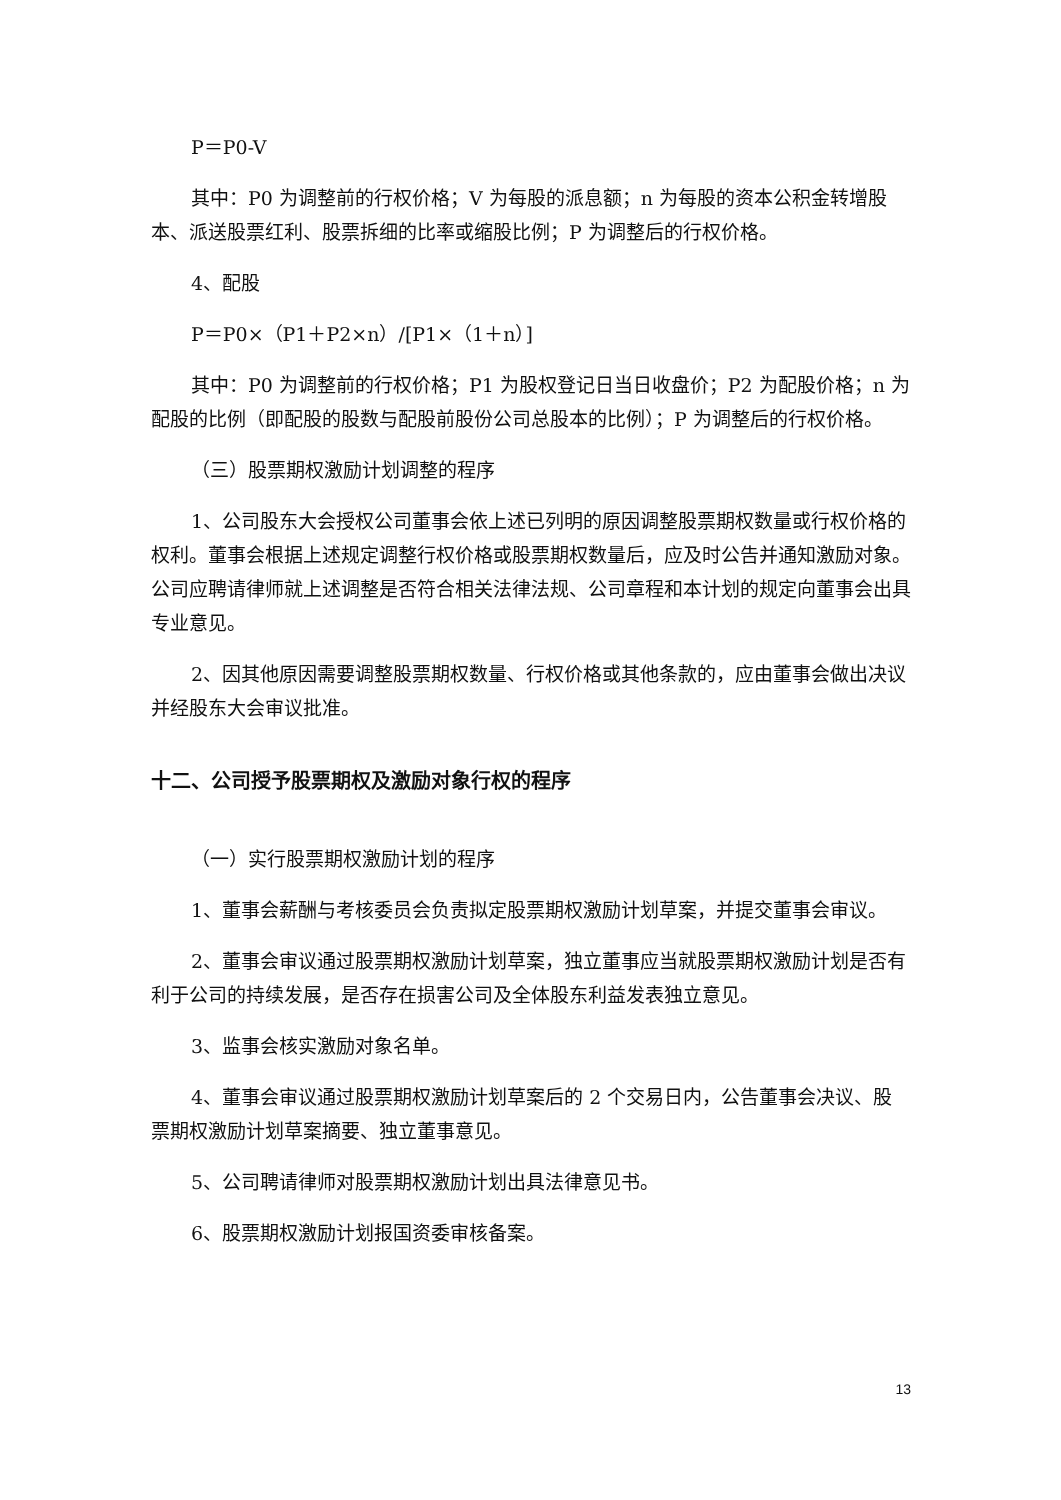P＝P0-V
其中：P0 为调整前的行权价格；V 为每股的派息额；n 为每股的资本公积金转增股本、派送股票红利、股票拆细的比率或缩股比例；P 为调整后的行权价格。
4、配股
P＝P0×（P1＋P2×n）/[P1×（1＋n）]
其中：P0 为调整前的行权价格；P1 为股权登记日当日收盘价；P2 为配股价格；n 为配股的比例（即配股的股数与配股前股份公司总股本的比例）；P 为调整后的行权价格。
（三）股票期权激励计划调整的程序
1、公司股东大会授权公司董事会依上述已列明的原因调整股票期权数量或行权价格的权利。董事会根据上述规定调整行权价格或股票期权数量后，应及时公告并通知激励对象。公司应聘请律师就上述调整是否符合相关法律法规、公司章程和本计划的规定向董事会出具专业意见。
2、因其他原因需要调整股票期权数量、行权价格或其他条款的，应由董事会做出决议并经股东大会审议批准。
十二、公司授予股票期权及激励对象行权的程序
（一）实行股票期权激励计划的程序
1、董事会薪酬与考核委员会负责拟定股票期权激励计划草案，并提交董事会审议。
2、董事会审议通过股票期权激励计划草案，独立董事应当就股票期权激励计划是否有利于公司的持续发展，是否存在损害公司及全体股东利益发表独立意见。
3、监事会核实激励对象名单。
4、董事会审议通过股票期权激励计划草案后的 2 个交易日内，公告董事会决议、股票期权激励计划草案摘要、独立董事意见。
5、公司聘请律师对股票期权激励计划出具法律意见书。
6、股票期权激励计划报国资委审核备案。
13